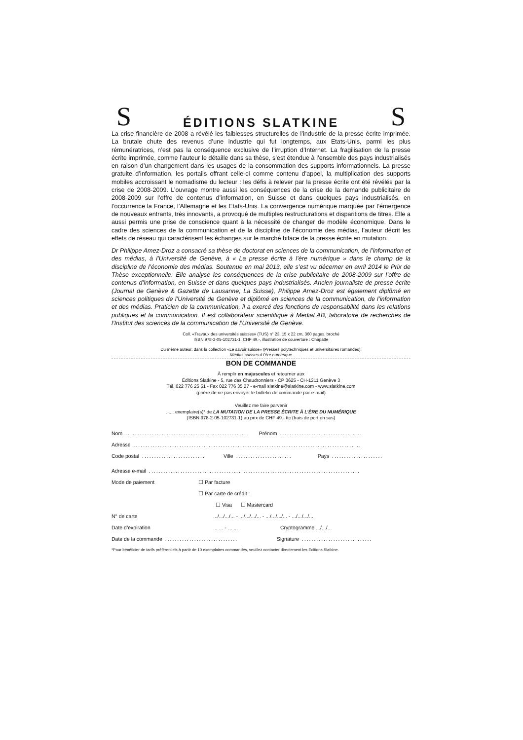S
ÉDITIONS SLATKINE
S
La crise financière de 2008 a révélé les faiblesses structurelles de l’industrie de la presse écrite imprimée. La brutale chute des revenus d’une industrie qui fut longtemps, aux Etats-Unis, parmi les plus rémunératrices, n’est pas la conséquence exclusive de l’irruption d’Internet. La fragilisation de la presse écrite imprimée, comme l’auteur le détaille dans sa thèse, s’est étendue à l’ensemble des pays industrialisés en raison d’un changement dans les usages de la consommation des supports informationnels. La presse gratuite d’information, les portails offrant celle-ci comme contenu d’appel, la multiplication des supports mobiles accroissant le nomadisme du lecteur : les défis à relever par la presse écrite ont été révélés par la crise de 2008-2009. L’ouvrage montre aussi les conséquences de la crise de la demande publicitaire de 2008-2009 sur l’offre de contenus d’information, en Suisse et dans quelques pays industrialisés, en l’occurrence la France, l’Allemagne et les Etats-Unis. La convergence numérique marquée par l’émergence de nouveaux entrants, très innovants, a provoqué de multiples restructurations et disparitions de titres. Elle a aussi permis une prise de conscience quant à la nécessité de changer de modèle économique. Dans le cadre des sciences de la communication et de la discipline de l’économie des médias, l’auteur décrit les effets de réseau qui caractérisent les échanges sur le marché biface de la presse écrite en mutation.
Dr Philippe Amez-Droz a consacré sa thèse de doctorat en sciences de la communication, de l’information et des médias, à l’Université de Genève, à « La presse écrite à l’ère numérique » dans le champ de la discipline de l’économie des médias. Soutenue en mai 2013, elle s’est vu décerner en avril 2014 le Prix de Thèse exceptionnelle. Elle analyse les conséquences de la crise publicitaire de 2008-2009 sur l’offre de contenus d’information, en Suisse et dans quelques pays industrialisés. Ancien journaliste de presse écrite (Journal de Genève & Gazette de Lausanne, La Suisse), Philippe Amez-Droz est également diplômé en sciences politiques de l’Université de Genève et diplômé en sciences de la communication, de l’information et des médias. Praticien de la communication, il a exercé des fonctions de responsabilité dans les relations publiques et la communication. Il est collaborateur scientifique à MediaLAB, laboratoire de recherches de l’Institut des sciences de la communication de l’Université de Genève.
Coll. «Travaux des universités suisses» (TUS) n° 23, 15 x 22 cm, 360 pages, broché
ISBN 978-2-05-102731-1, CHF 49.-, illustration de couverture : Chapatte
Du même auteur, dans la collection «Le savoir suisse» (Presses polytechniques et universitaires romandes):
Médias suisses à l'ère numérique
BON DE COMMANDE
À remplir en majuscules et retourner aux
Éditions Slatkine - 5, rue des Chaudronniers - CP 3625 - CH-1211 Genève 3
Tél. 022 776 25 51 - Fax 022 776 35 27 - e-mail slatkine@slatkine.com - www.slatkine.com
(prière de ne pas envoyer le bulletin de commande par e-mail)
Veuillez me faire parvenir
...... exemplaire(s)* de LA MUTATION DE LA PRESSE ÉCRITE À L’ÈRE DU NUMÉRIQUE
(ISBN 978-2-05-102731-1) au prix de CHF 49.- ttc (frais de port en sus)
Nom.................................................. Prénom..................................
Adresse..............................................................................................
Code postal.......................... Ville....................... Pays.....................
Adresse e-mail.......................................................................................
Mode de paiement ☐ Par facture
☐ Par carte de crédit :
☐ Visa ☐ Mastercard
N° de carte.../.../.../... - .../.../.../... - .../.../.../... - .../.../.../...
Date d’expiration... ... - ... ... Cryptogramme .../.../...
Date de la commande.............................. Signature.............................
*Pour bénéficier de tarifs préférentiels à partir de 10 exemplaires commandés, veuillez contacter directement les Editions Slatkine.